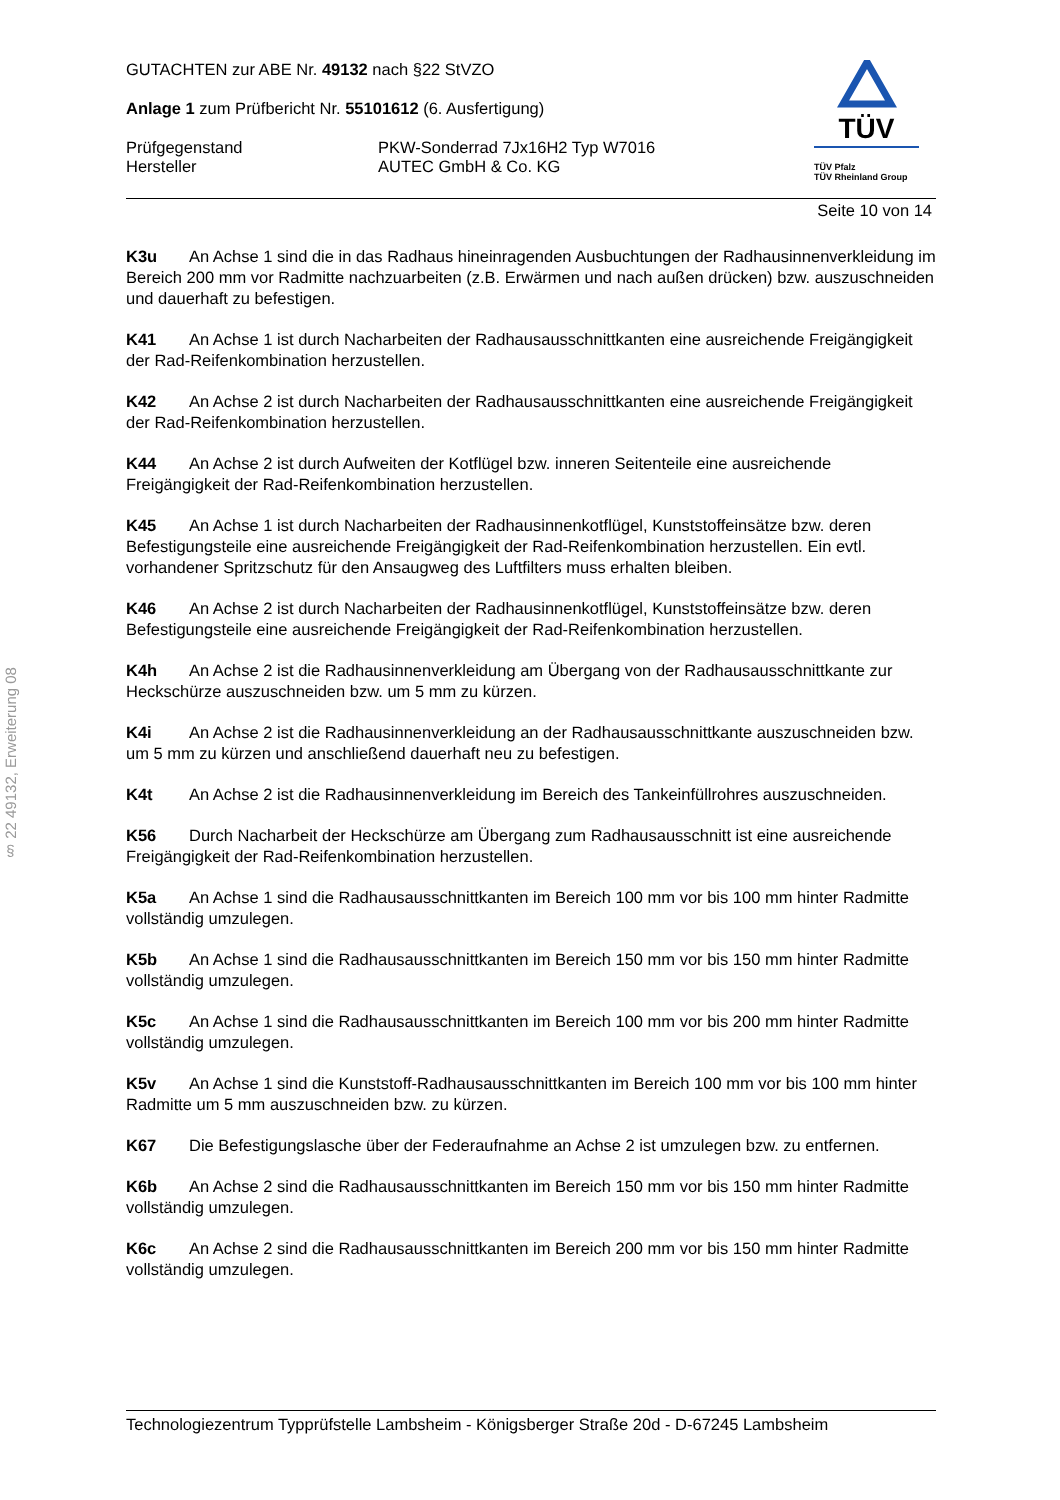§ 22 49132, Erweiterung 08
GUTACHTEN zur ABE Nr. 49132 nach §22 StVZO
Anlage 1 zum Prüfbericht Nr. 55101612 (6. Ausfertigung)
Prüfgegenstand PKW-Sonderrad 7Jx16H2 Typ W7016
Hersteller AUTEC GmbH & Co. KG
TÜV
TÜV Pfalz
TÜV Rheinland Group
Seite 10 von 14
K3u An Achse 1 sind die in das Radhaus hineinragenden Ausbuchtungen der Radhausinnenverkleidung im Bereich 200 mm vor Radmitte nachzuarbeiten (z.B. Erwärmen und nach außen drücken) bzw. auszuschneiden und dauerhaft zu befestigen.
K41 An Achse 1 ist durch Nacharbeiten der Radhausausschnittkanten eine ausreichende Freigängigkeit der Rad-Reifenkombination herzustellen.
K42 An Achse 2 ist durch Nacharbeiten der Radhausausschnittkanten eine ausreichende Freigängigkeit der Rad-Reifenkombination herzustellen.
K44 An Achse 2 ist durch Aufweiten der Kotflügel bzw. inneren Seitenteile eine ausreichende Freigängigkeit der Rad-Reifenkombination herzustellen.
K45 An Achse 1 ist durch Nacharbeiten der Radhausinnenkotflügel, Kunststoffeinsätze bzw. deren Befestigungsteile eine ausreichende Freigängigkeit der Rad-Reifenkombination herzustellen. Ein evtl. vorhandener Spritzschutz für den Ansaugweg des Luftfilters muss erhalten bleiben.
K46 An Achse 2 ist durch Nacharbeiten der Radhausinnenkotflügel, Kunststoffeinsätze bzw. deren Befestigungsteile eine ausreichende Freigängigkeit der Rad-Reifenkombination herzustellen.
K4h An Achse 2 ist die Radhausinnenverkleidung am Übergang von der Radhausausschnittkante zur Heckschürze auszuschneiden bzw. um 5 mm zu kürzen.
K4i An Achse 2 ist die Radhausinnenverkleidung an der Radhausausschnittkante auszuschneiden bzw. um 5 mm zu kürzen und anschließend dauerhaft neu zu befestigen.
K4t An Achse 2 ist die Radhausinnenverkleidung im Bereich des Tankeinfüllrohres auszuschneiden.
K56 Durch Nacharbeit der Heckschürze am Übergang zum Radhausausschnitt ist eine ausreichende Freigängigkeit der Rad-Reifenkombination herzustellen.
K5a An Achse 1 sind die Radhausausschnittkanten im Bereich 100 mm vor bis 100 mm hinter Radmitte vollständig umzulegen.
K5b An Achse 1 sind die Radhausausschnittkanten im Bereich 150 mm vor bis 150 mm hinter Radmitte vollständig umzulegen.
K5c An Achse 1 sind die Radhausausschnittkanten im Bereich 100 mm vor bis 200 mm hinter Radmitte vollständig umzulegen.
K5v An Achse 1 sind die Kunststoff-Radhausausschnittkanten im Bereich 100 mm vor bis 100 mm hinter Radmitte um 5 mm auszuschneiden bzw. zu kürzen.
K67 Die Befestigungslasche über der Federaufnahme an Achse 2 ist umzulegen bzw. zu entfernen.
K6b An Achse 2 sind die Radhausausschnittkanten im Bereich 150 mm vor bis 150 mm hinter Radmitte vollständig umzulegen.
K6c An Achse 2 sind die Radhausausschnittkanten im Bereich 200 mm vor bis 150 mm hinter Radmitte vollständig umzulegen.
Technologiezentrum Typprüfstelle Lambsheim - Königsberger Straße 20d - D-67245 Lambsheim